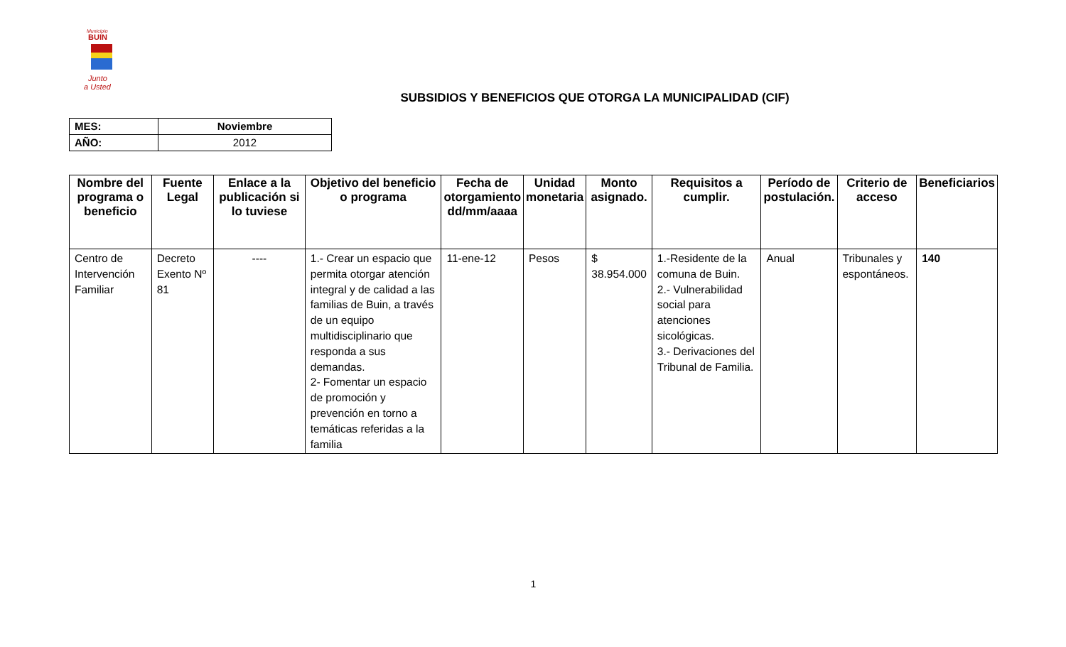Municipio
BUIN
Junto
a Usted
SUBSIDIOS Y BENEFICIOS QUE OTORGA LA MUNICIPALIDAD (CIF)
| MES: | Noviembre |
| AÑO: | 2012 |
| Nombre del programa o beneficio | Fuente Legal | Enlace a la publicación si lo tuviese | Objetivo del beneficio o programa | Fecha de otorgamiento dd/mm/aaaa | Unidad monetaria | Monto asignado. | Requisitos a cumplir. | Período de postulación. | Criterio de acceso | Beneficiarios |
| --- | --- | --- | --- | --- | --- | --- | --- | --- | --- | --- |
| Centro de Intervención Familiar | Decreto Exento Nº 81 | ---- | 1.- Crear un espacio que permita otorgar atención integral y de calidad a las familias de Buin, a través de un equipo multidisciplinario que responda a sus demandas. 2- Fomentar un espacio de promoción y prevención en torno a temáticas referidas a la familia | 11-ene-12 | Pesos | $ 38.954.000 | 1.-Residente de la comuna de Buin. 2.- Vulnerabilidad social para atenciones sicológicas. 3.- Derivaciones del Tribunal de Familia. | Anual | Tribunales y espontáneos. | 140 |
1